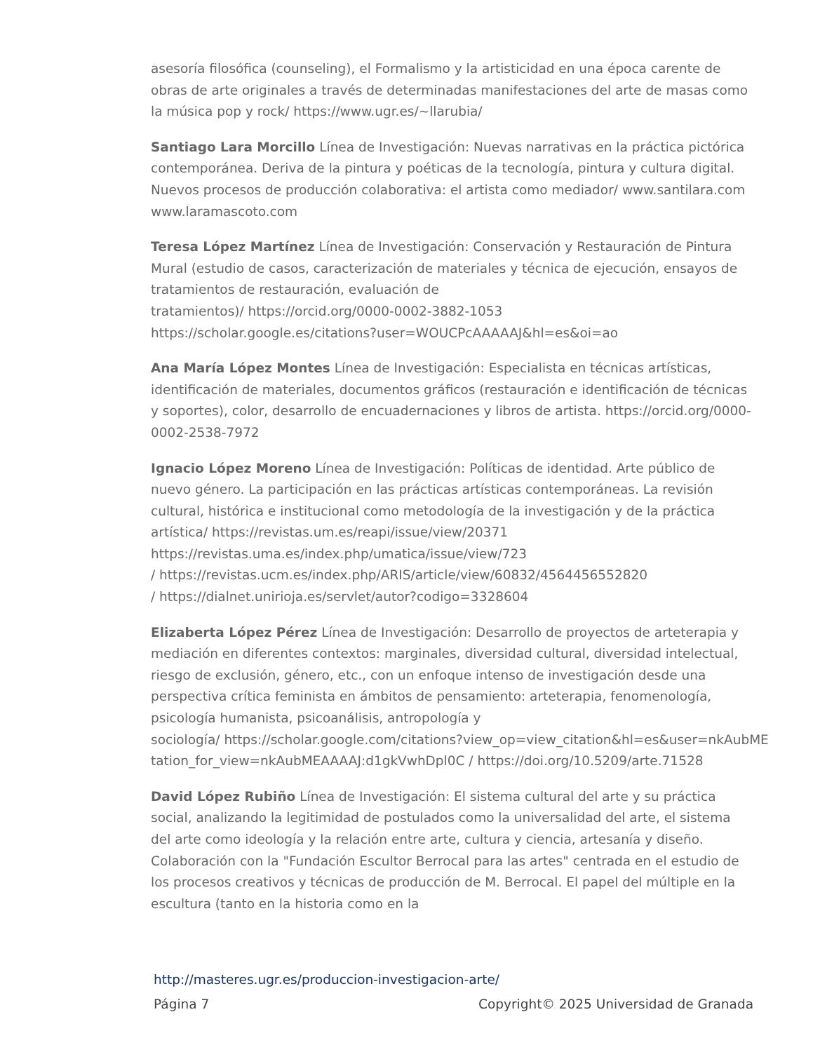asesoría filosófica (counseling), el Formalismo y la artisticidad en una época carente de obras de arte originales a través de determinadas manifestaciones del arte de masas como la música pop y rock/ https://www.ugr.es/~llarubia/
Santiago Lara Morcillo Línea de Investigación: Nuevas narrativas en la práctica pictórica contemporánea. Deriva de la pintura y poéticas de la tecnología, pintura y cultura digital. Nuevos procesos de producción colaborativa: el artista como mediador/ www.santilara.com www.laramascoto.com
Teresa López Martínez Línea de Investigación: Conservación y Restauración de Pintura Mural (estudio de casos, caracterización de materiales y técnica de ejecución, ensayos de tratamientos de restauración, evaluación de
tratamientos)/ https://orcid.org/0000-0002-3882-1053
https://scholar.google.es/citations?user=WOUCPcAAAAAJ&hl=es&oi=ao
Ana María López Montes Línea de Investigación: Especialista en técnicas artísticas, identificación de materiales, documentos gráficos (restauración e identificación de técnicas y soportes), color, desarrollo de encuadernaciones y libros de artista. https://orcid.org/0000-0002-2538-7972
Ignacio López Moreno Línea de Investigación: Políticas de identidad. Arte público de nuevo género. La participación en las prácticas artísticas contemporáneas. La revisión cultural, histórica e institucional como metodología de la investigación y de la práctica artística/ https://revistas.um.es/reapi/issue/view/20371
https://revistas.uma.es/index.php/umatica/issue/view/723
/ https://revistas.ucm.es/index.php/ARIS/article/view/60832/4564456552820
/ https://dialnet.unirioja.es/servlet/autor?codigo=3328604
Elizaberta López Pérez Línea de Investigación: Desarrollo de proyectos de arteterapia y mediación en diferentes contextos: marginales, diversidad cultural, diversidad intelectual, riesgo de exclusión, género, etc., con un enfoque intenso de investigación desde una perspectiva crítica feminista en ámbitos de pensamiento: arteterapia, fenomenología, psicología humanista, psicoanálisis, antropología y
sociología/ https://scholar.google.com/citations?view_op=view_citation&hl=es&user=nkAubME
tation_for_view=nkAubMEAAAAJ:d1gkVwhDpl0C / https://doi.org/10.5209/arte.71528
David López Rubiño Línea de Investigación: El sistema cultural del arte y su práctica social, analizando la legitimidad de postulados como la universalidad del arte, el sistema del arte como ideología y la relación entre arte, cultura y ciencia, artesanía y diseño. Colaboración con la "Fundación Escultor Berrocal para las artes" centrada en el estudio de los procesos creativos y técnicas de producción de M. Berrocal. El papel del múltiple en la escultura (tanto en la historia como en la
http://masteres.ugr.es/produccion-investigacion-arte/
Página 7 Copyright© 2025 Universidad de Granada